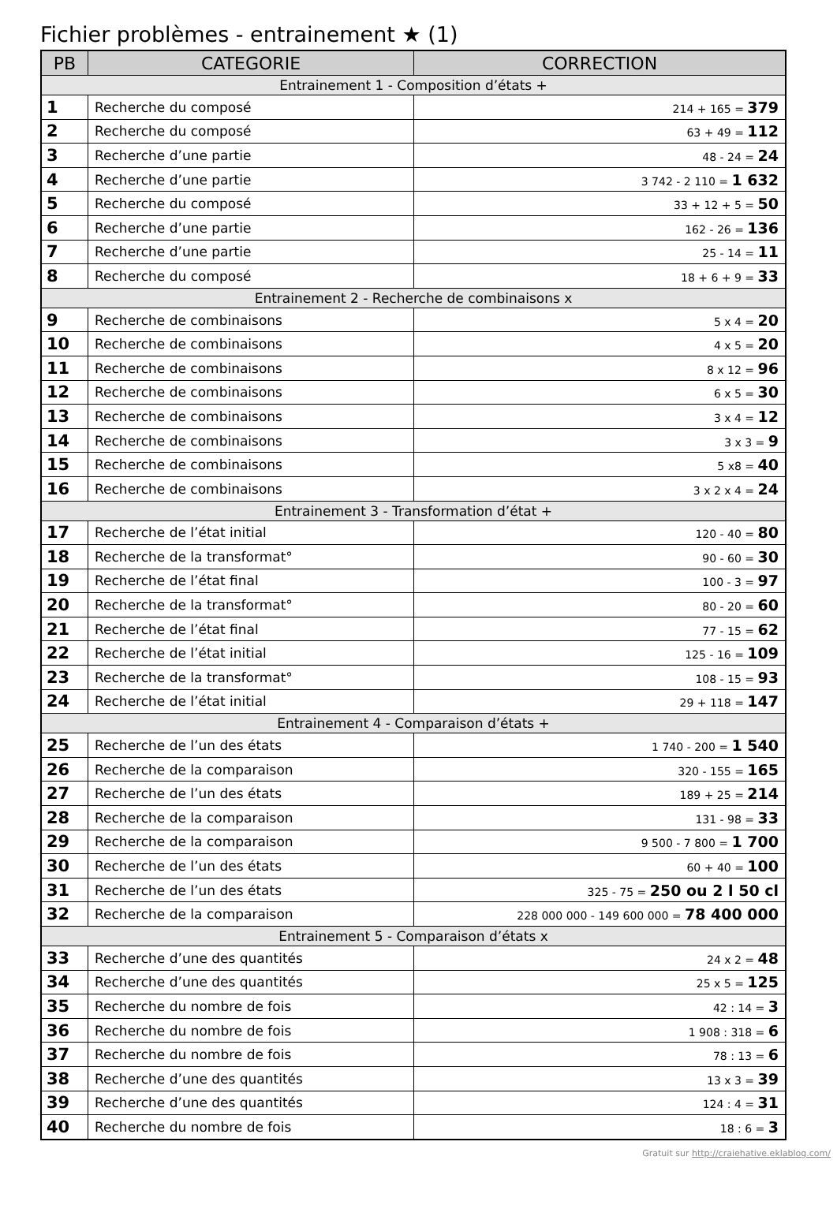Fichier problèmes - entrainement ★ (1)
| PB | CATEGORIE | CORRECTION |
| --- | --- | --- |
| Entrainement 1 - Composition d’états + | | |
| 1 | Recherche du composé | 214 + 165 = 379 |
| 2 | Recherche du composé | 63 + 49 = 112 |
| 3 | Recherche d’une partie | 48 - 24 = 24 |
| 4 | Recherche d’une partie | 3 742 - 2 110 = 1 632 |
| 5 | Recherche du composé | 33 + 12 + 5 = 50 |
| 6 | Recherche d’une partie | 162 - 26 = 136 |
| 7 | Recherche d’une partie | 25 - 14 = 11 |
| 8 | Recherche du composé | 18 + 6 + 9 = 33 |
| Entrainement 2 - Recherche de combinaisons x | | |
| 9 | Recherche de combinaisons | 5 x 4 = 20 |
| 10 | Recherche de combinaisons | 4 x 5 = 20 |
| 11 | Recherche de combinaisons | 8 x 12 = 96 |
| 12 | Recherche de combinaisons | 6 x 5 = 30 |
| 13 | Recherche de combinaisons | 3 x 4 = 12 |
| 14 | Recherche de combinaisons | 3 x 3 = 9 |
| 15 | Recherche de combinaisons | 5 x8 = 40 |
| 16 | Recherche de combinaisons | 3 x 2 x 4 = 24 |
| Entrainement 3 - Transformation d’état + | | |
| 17 | Recherche de l’état initial | 120 - 40 = 80 |
| 18 | Recherche de la transformat° | 90 - 60 = 30 |
| 19 | Recherche de l’état final | 100 - 3 = 97 |
| 20 | Recherche de la transformat° | 80 - 20 = 60 |
| 21 | Recherche de l’état final | 77 - 15 = 62 |
| 22 | Recherche de l’état initial | 125 - 16 = 109 |
| 23 | Recherche de la transformat° | 108 - 15 = 93 |
| 24 | Recherche de l’état initial | 29 + 118 = 147 |
| Entrainement 4 - Comparaison d’états + | | |
| 25 | Recherche de l’un des états | 1 740 - 200 = 1 540 |
| 26 | Recherche de la comparaison | 320 - 155 = 165 |
| 27 | Recherche de l’un des états | 189 + 25 = 214 |
| 28 | Recherche de la comparaison | 131 - 98 = 33 |
| 29 | Recherche de la comparaison | 9 500 - 7 800 = 1 700 |
| 30 | Recherche de l’un des états | 60 + 40 = 100 |
| 31 | Recherche de l’un des états | 325 - 75 = 250 ou 2 l 50 cl |
| 32 | Recherche de la comparaison | 228 000 000 - 149 600 000 = 78 400 000 |
| Entrainement 5 - Comparaison d’états x | | |
| 33 | Recherche d’une des quantités | 24 x 2 = 48 |
| 34 | Recherche d’une des quantités | 25 x 5 = 125 |
| 35 | Recherche du nombre de fois | 42 : 14 = 3 |
| 36 | Recherche du nombre de fois | 1 908 : 318 = 6 |
| 37 | Recherche du nombre de fois | 78 : 13 = 6 |
| 38 | Recherche d’une des quantités | 13 x 3 = 39 |
| 39 | Recherche d’une des quantités | 124 : 4 = 31 |
| 40 | Recherche du nombre de fois | 18 : 6 = 3 |
Gratuit sur http://craiehative.eklablog.com/